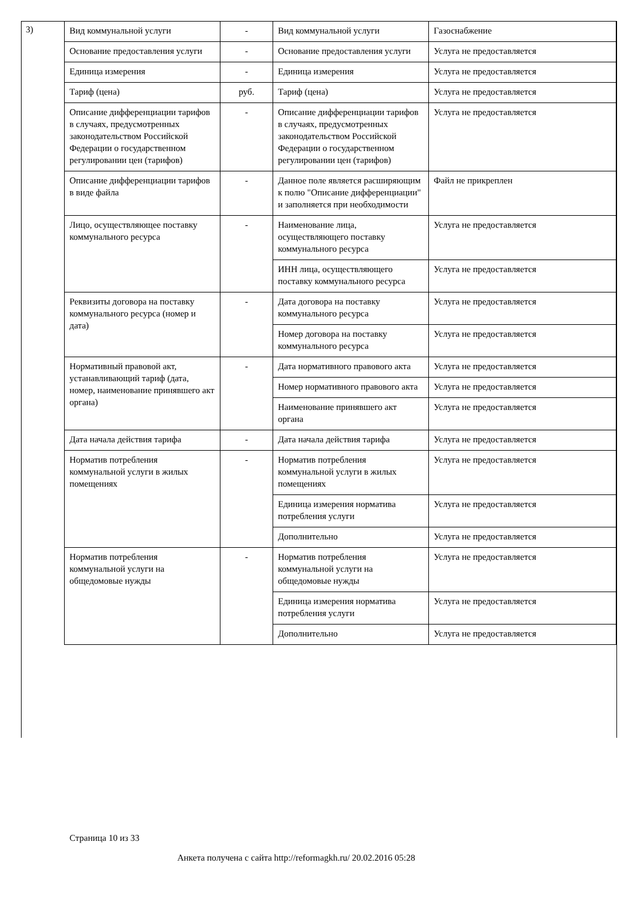3)
| Вид коммунальной услуги | - | Вид коммунальной услуги | Газоснабжение |
| Основание предоставления услуги | - | Основание предоставления услуги | Услуга не предоставляется |
| Единица измерения | - | Единица измерения | Услуга не предоставляется |
| Тариф (цена) | руб. | Тариф (цена) | Услуга не предоставляется |
| Описание дифференциации тарифов в случаях, предусмотренных законодательством Российской Федерации о государственном регулировании цен (тарифов) | - | Описание дифференциации тарифов в случаях, предусмотренных законодательством Российской Федерации о государственном регулировании цен (тарифов) | Услуга не предоставляется |
| Описание дифференциации тарифов в виде файла | - | Данное поле является расширяющим к полю "Описание дифференциации" и заполняется при необходимости | Файл не прикреплен |
| Лицо, осуществляющее поставку коммунального ресурса | - | Наименование лица, осуществляющего поставку коммунального ресурса | Услуга не предоставляется |
| | | ИНН лица, осуществляющего поставку коммунального ресурса | Услуга не предоставляется |
| Реквизиты договора на поставку коммунального ресурса (номер и дата) | - | Дата договора на поставку коммунального ресурса | Услуга не предоставляется |
| | | Номер договора на поставку коммунального ресурса | Услуга не предоставляется |
| Нормативный правовой акт, устанавливающий тариф (дата, номер, наименование принявшего акт органа) | - | Дата нормативного правового акта | Услуга не предоставляется |
| | | Номер нормативного правового акта | Услуга не предоставляется |
| | | Наименование принявшего акт органа | Услуга не предоставляется |
| Дата начала действия тарифа | - | Дата начала действия тарифа | Услуга не предоставляется |
| Норматив потребления коммунальной услуги в жилых помещениях | - | Норматив потребления коммунальной услуги в жилых помещениях | Услуга не предоставляется |
| | | Единица измерения норматива потребления услуги | Услуга не предоставляется |
| | | Дополнительно | Услуга не предоставляется |
| Норматив потребления коммунальной услуги на общедомовые нужды | - | Норматив потребления коммунальной услуги на общедомовые нужды | Услуга не предоставляется |
| | | Единица измерения норматива потребления услуги | Услуга не предоставляется |
| | | Дополнительно | Услуга не предоставляется |
Страница 10 из 33
Анкета получена с сайта http://reformagkh.ru/ 20.02.2016 05:28